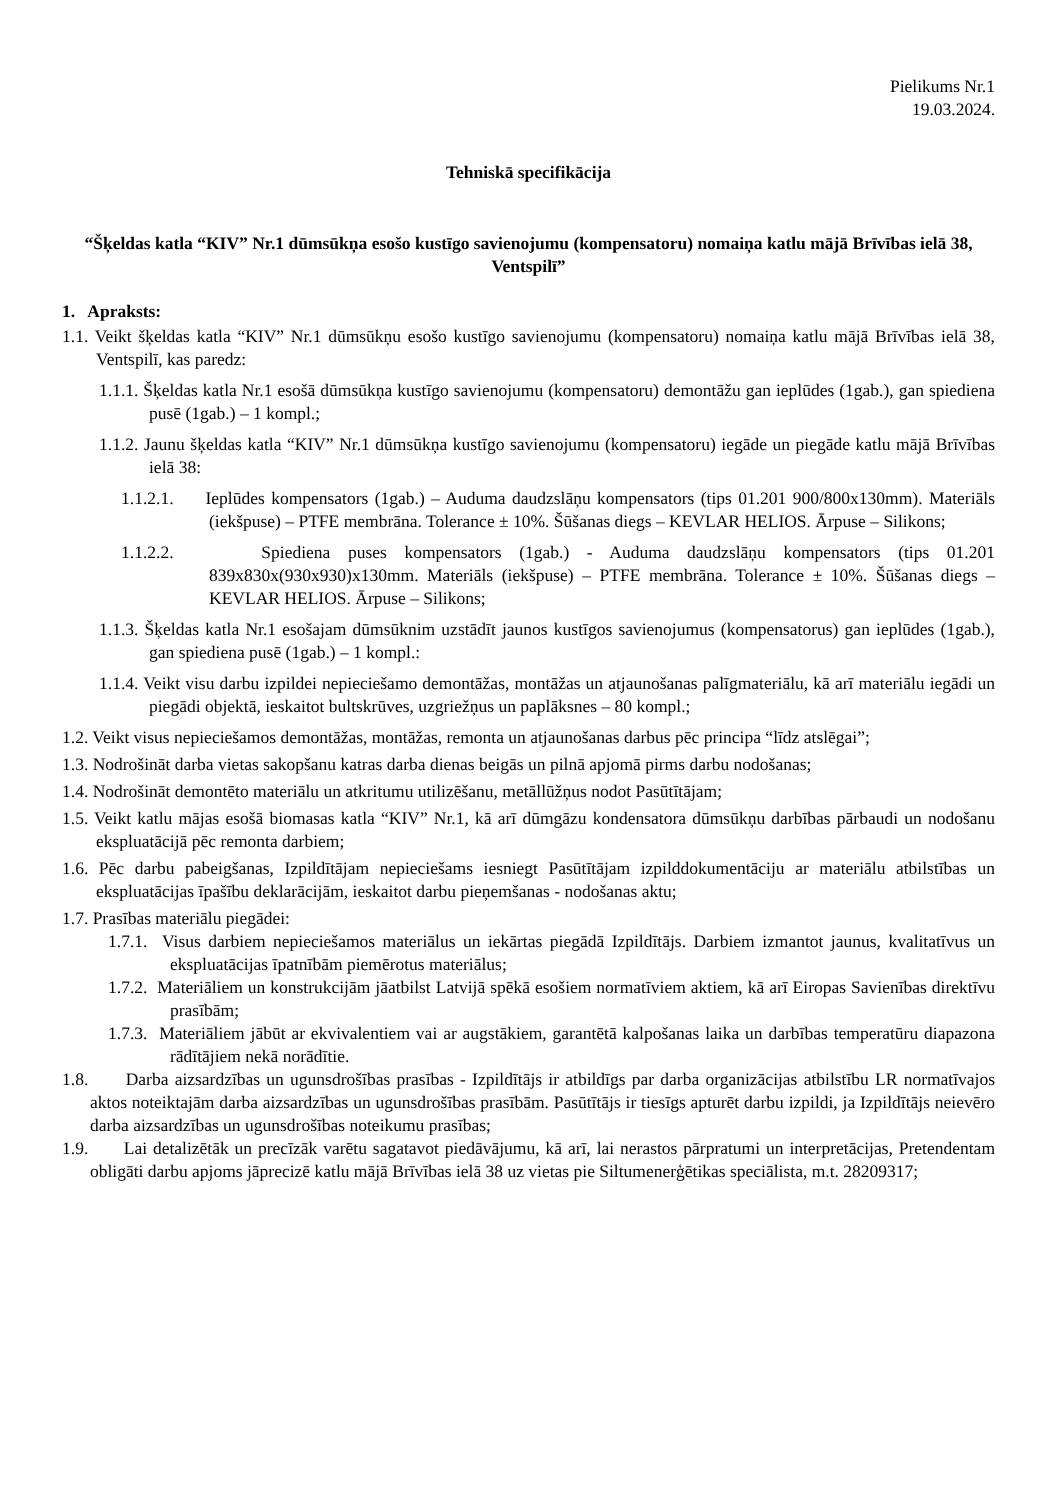Pielikums Nr.1
19.03.2024.
Tehniskā specifikācija
“Šķeldas katla “KIV” Nr.1 dūmsūkņa esošo kustīgo savienojumu (kompensatoru) nomaiņa katlu mājā Brīvības ielā 38, Ventspilī”
1. Apraksts:
1.1. Veikt šķeldas katla “KIV” Nr.1 dūmsūkņu esošo kustīgo savienojumu (kompensatoru) nomaiņa katlu mājā Brīvības ielā 38, Ventspilī, kas paredz:
1.1.1. Šķeldas katla Nr.1 esošā dūmsūkņa kustīgo savienojumu (kompensatoru) demontāžu gan ieplūdes (1gab.), gan spiediena pusē (1gab.) – 1 kompl.;
1.1.2. Jaunu šķeldas katla “KIV” Nr.1 dūmsūkņa kustīgo savienojumu (kompensatoru) iegāde un piegāde katlu mājā Brīvības ielā 38:
1.1.2.1. Ieplūdes kompensators (1gab.) – Auduma daudzslāņu kompensators (tips 01.201 900/800x130mm). Materiāls (iekšpuse) – PTFE membrāna. Tolerance ± 10%. Šūšanas diegs – KEVLAR HELIOS. Ārpuse – Silikons;
1.1.2.2. Spiediena puses kompensators (1gab.) - Auduma daudzslāņu kompensators (tips 01.201 839x830x(930x930)x130mm. Materiāls (iekšpuse) – PTFE membrāna. Tolerance ± 10%. Šūšanas diegs – KEVLAR HELIOS. Ārpuse – Silikons;
1.1.3. Šķeldas katla Nr.1 esošajam dūmsūknim uzstādīt jaunos kustīgos savienojumus (kompensatorus) gan ieplūdes (1gab.), gan spiediena pusē (1gab.) – 1 kompl.:
1.1.4. Veikt visu darbu izpildei nepieciešamo demontāžas, montāžas un atjaunošanas palīgmateriālu, kā arī materiālu iegādi un piegādi objektā, ieskaitot bultskrūves, uzgriežņus un paplāksnes – 80 kompl.;
1.2. Veikt visus nepieciešamos demontāžas, montāžas, remonta un atjaunošanas darbus pēc principa “līdz atslēgai”;
1.3. Nodrošināt darba vietas sakopšanu katras darba dienas beigās un pilnā apjomā pirms darbu nodošanas;
1.4. Nodrošināt demontēto materiālu un atkritumu utilizēšanu, metāllūžņus nodot Pasūtītājam;
1.5. Veikt katlu mājas esošā biomasas katla “KIV” Nr.1, kā arī dūmgāzu kondensatora dūmsūkņu darbības pārbaudi un nodošanu ekspluatācijā pēc remonta darbiem;
1.6. Pēc darbu pabeigšanas, Izpildītājam nepieciešams iesniegt Pasūtītājam izpilddokumentāciju ar materiālu atbilstības un ekspluatācijas īpašību deklarācijām, ieskaitot darbu pieņemšanas - nodošanas aktu;
1.7. Prasības materiālu piegādei:
1.7.1. Visus darbiem nepieciešamos materiālus un iekārtas piegādā Izpildītājs. Darbiem izmantot jaunus, kvalitatīvus un ekspluatācijas īpatnībām piemērotus materiālus;
1.7.2. Materiāliem un konstrukcijām jāatbilst Latvijā spēkā esošiem normatīviem aktiem, kā arī Eiropas Savienības direktīvu prasībām;
1.7.3. Materiāliem jābūt ar ekvivalentiem vai ar augstākiem, garantētā kalpošanas laika un darbības temperatūru diapazona rādītājiem nekā norādītie.
1.8. Darba aizsardzības un ugunsdrošības prasības - Izpildītājs ir atbildīgs par darba organizācijas atbilstību LR normatīvajos aktos noteiktajām darba aizsardzības un ugunsdrošības prasībām. Pasūtītājs ir tiesīgs apturēt darbu izpildi, ja Izpildītājs neievēro darba aizsardzības un ugunsdrošības noteikumu prasības;
1.9. Lai detalizētāk un precīzāk varētu sagatavot piedāvājumu, kā arī, lai nerastos pārpratumi un interpretācijas, Pretendentam obligāti darbu apjoms jāprecizē katlu mājā Brīvības ielā 38 uz vietas pie Siltumenerģētikas speciālista, m.t. 28209317;